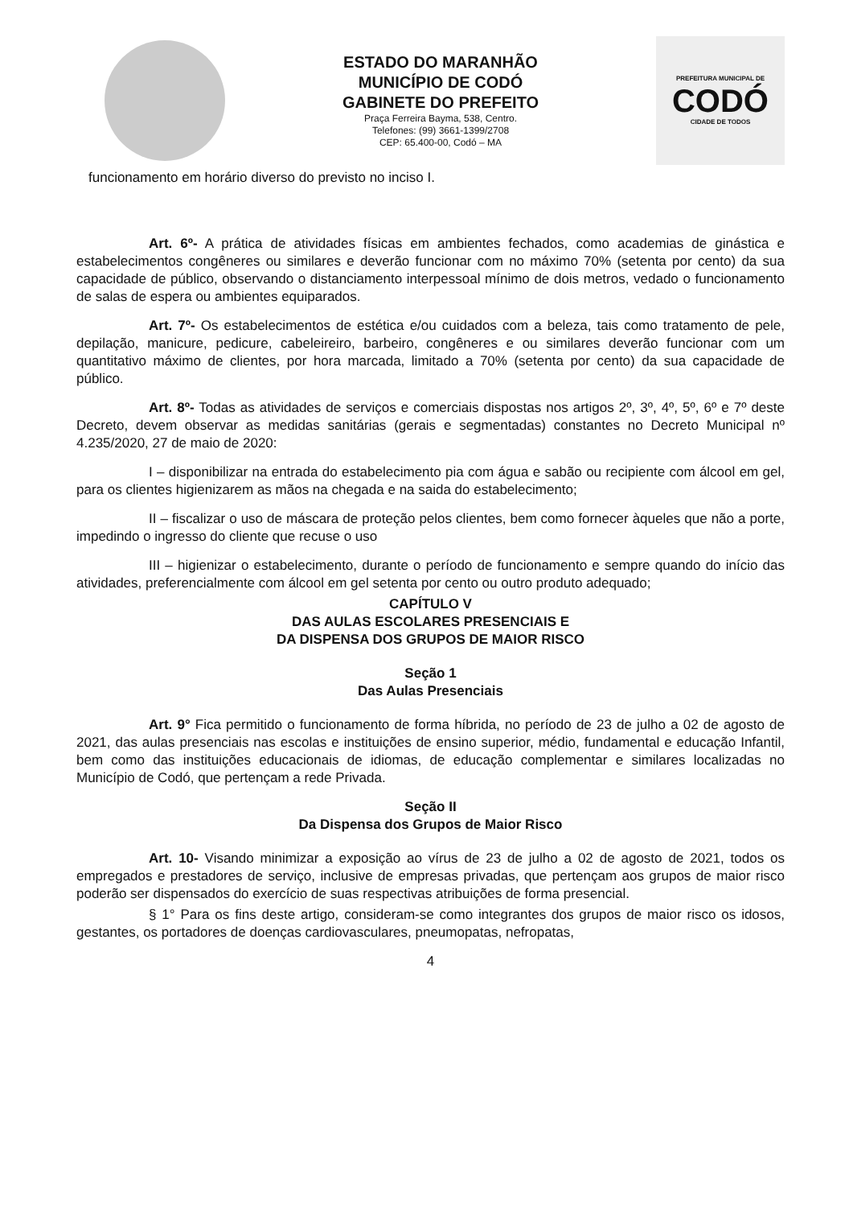ESTADO DO MARANHÃO
MUNICÍPIO DE CODÓ
GABINETE DO PREFEITO
Praça Ferreira Bayma, 538, Centro.
Telefones: (99) 3661-1399/2708
CEP: 65.400-00, Codó – MA
PREFEITURA MUNICIPAL DE
CODÓ
CIDADE DE TODOS
funcionamento em horário diverso do previsto no inciso I.
Art. 6º- A prática de atividades físicas em ambientes fechados, como academias de ginástica e estabelecimentos congêneres ou similares e deverão funcionar com no máximo 70% (setenta por cento) da sua capacidade de público, observando o distanciamento interpessoal mínimo de dois metros, vedado o funcionamento de salas de espera ou ambientes equiparados.
Art. 7º- Os estabelecimentos de estética e/ou cuidados com a beleza, tais como tratamento de pele, depilação, manicure, pedicure, cabeleireiro, barbeiro, congêneres e ou similares deverão funcionar com um quantitativo máximo de clientes, por hora marcada, limitado a 70% (setenta por cento) da sua capacidade de público.
Art. 8º- Todas as atividades de serviços e comerciais dispostas nos artigos 2º, 3º, 4º, 5º, 6º e 7º deste Decreto, devem observar as medidas sanitárias (gerais e segmentadas) constantes no Decreto Municipal nº 4.235/2020, 27 de maio de 2020:
I – disponibilizar na entrada do estabelecimento pia com água e sabão ou recipiente com álcool em gel, para os clientes higienizarem as mãos na chegada e na saida do estabelecimento;
II – fiscalizar o uso de máscara de proteção pelos clientes, bem como fornecer àqueles que não a porte, impedindo o ingresso do cliente que recuse o uso
III – higienizar o estabelecimento, durante o período de funcionamento e sempre quando do início das atividades, preferencialmente com álcool em gel setenta por cento ou outro produto adequado;
CAPÍTULO V
DAS AULAS ESCOLARES PRESENCIAIS E
DA DISPENSA DOS GRUPOS DE MAIOR RISCO
Seção 1
Das Aulas Presenciais
Art. 9° Fica permitido o funcionamento de forma híbrida, no período de 23 de julho a 02 de agosto de 2021, das aulas presenciais nas escolas e instituições de ensino superior, médio, fundamental e educação Infantil, bem como das instituições educacionais de idiomas, de educação complementar e similares localizadas no Município de Codó, que pertençam a rede Privada.
Seção II
Da Dispensa dos Grupos de Maior Risco
Art. 10- Visando minimizar a exposição ao vírus de 23 de julho a 02 de agosto de 2021, todos os empregados e prestadores de serviço, inclusive de empresas privadas, que pertençam aos grupos de maior risco poderão ser dispensados do exercício de suas respectivas atribuições de forma presencial.
§ 1° Para os fins deste artigo, consideram-se como integrantes dos grupos de maior risco os idosos, gestantes, os portadores de doenças cardiovasculares, pneumopatas, nefropatas,
4